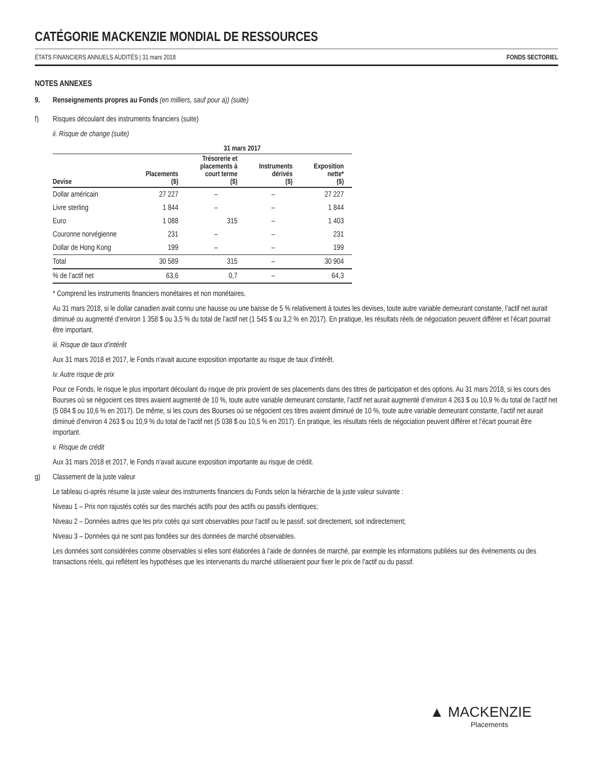CATÉGORIE MACKENZIE MONDIAL DE RESSOURCES
ÉTATS FINANCIERS ANNUELS AUDITÉS | 31 mars 2018 FONDS SECTORIEL
NOTES ANNEXES
9. Renseignements propres au Fonds (en milliers, sauf pour a)) (suite)
f) Risques découlant des instruments financiers (suite)
ii. Risque de change (suite)
| | 31 mars 2017 | | | |
| --- | --- | --- | --- | --- |
| Devise | Placements ($) | Trésorerie et placements à court terme ($) | Instruments dérivés ($) | Exposition nette* ($) |
| Dollar américain | 27 227 | – | – | 27 227 |
| Livre sterling | 1 844 | – | – | 1 844 |
| Euro | 1 088 | 315 | – | 1 403 |
| Couronne norvégienne | 231 | – | – | 231 |
| Dollar de Hong Kong | 199 | – | – | 199 |
| Total | 30 589 | 315 | – | 30 904 |
| % de l’actif net | 63,6 | 0,7 | – | 64,3 |
* Comprend les instruments financiers monétaires et non monétaires.
Au 31 mars 2018, si le dollar canadien avait connu une hausse ou une baisse de 5 % relativement à toutes les devises, toute autre variable demeurant constante, l’actif net aurait diminué ou augmenté d’environ 1 358 $ ou 3,5 % du total de l’actif net (1 545 $ ou 3,2 % en 2017). En pratique, les résultats réels de négociation peuvent différer et l’écart pourrait être important.
iii. Risque de taux d’intérêt
Aux 31 mars 2018 et 2017, le Fonds n’avait aucune exposition importante au risque de taux d’intérêt.
iv. Autre risque de prix
Pour ce Fonds, le risque le plus important découlant du risque de prix provient de ses placements dans des titres de participation et des options. Au 31 mars 2018, si les cours des Bourses où se négocient ces titres avaient augmenté de 10 %, toute autre variable demeurant constante, l’actif net aurait augmenté d’environ 4 263 $ ou 10,9 % du total de l’actif net (5 084 $ ou 10,6 % en 2017). De même, si les cours des Bourses où se négocient ces titres avaient diminué de 10 %, toute autre variable demeurant constante, l’actif net aurait diminué d’environ 4 263 $ ou 10,9 % du total de l’actif net (5 038 $ ou 10,5 % en 2017). En pratique, les résultats réels de négociation peuvent différer et l’écart pourrait être important.
v. Risque de crédit
Aux 31 mars 2018 et 2017, le Fonds n’avait aucune exposition importante au risque de crédit.
g) Classement de la juste valeur
Le tableau ci-après résume la juste valeur des instruments financiers du Fonds selon la hiérarchie de la juste valeur suivante :
Niveau 1 – Prix non rajustés cotés sur des marchés actifs pour des actifs ou passifs identiques;
Niveau 2 – Données autres que les prix cotés qui sont observables pour l’actif ou le passif, soit directement, soit indirectement;
Niveau 3 – Données qui ne sont pas fondées sur des données de marché observables.
Les données sont considérées comme observables si elles sont élaborées à l’aide de données de marché, par exemple les informations publiées sur des événements ou des transactions réels, qui reflètent les hypothèses que les intervenants du marché utiliseraient pour fixer le prix de l’actif ou du passif.
▲ MACKENZIE
Placements